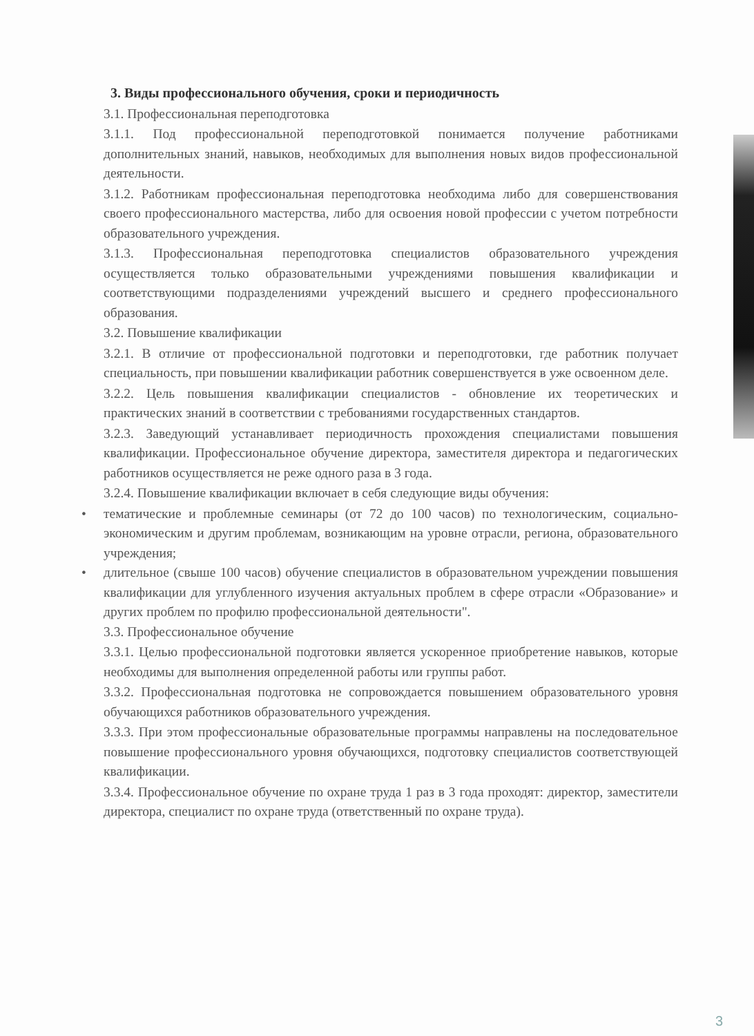3. Виды профессионального обучения, сроки и периодичность
3.1. Профессиональная переподготовка
3.1.1. Под профессиональной переподготовкой понимается получение работниками дополнительных знаний, навыков, необходимых для выполнения новых видов профессиональной деятельности.
3.1.2. Работникам профессиональная переподготовка необходима либо для совершенствования своего профессионального мастерства, либо для освоения новой профессии с учетом потребности образовательного учреждения.
3.1.3. Профессиональная переподготовка специалистов образовательного учреждения осуществляется только образовательными учреждениями повышения квалификации и соответствующими подразделениями учреждений высшего и среднего профессионального образования.
3.2. Повышение квалификации
3.2.1. В отличие от профессиональной подготовки и переподготовки, где работник получает специальность, при повышении квалификации работник совершенствуется в уже освоенном деле.
3.2.2. Цель повышения квалификации специалистов - обновление их теоретических и практических знаний в соответствии с требованиями государственных стандартов.
3.2.3. Заведующий устанавливает периодичность прохождения специалистами повышения квалификации. Профессиональное обучение директора, заместителя директора и педагогических работников осуществляется не реже одного раза в 3 года.
3.2.4. Повышение квалификации включает в себя следующие виды обучения:
• тематические и проблемные семинары (от 72 до 100 часов) по технологическим, социально-экономическим и другим проблемам, возникающим на уровне отрасли, региона, образовательного учреждения;
• длительное (свыше 100 часов) обучение специалистов в образовательном учреждении повышения квалификации для углубленного изучения актуальных проблем в сфере отрасли «Образование» и других проблем по профилю профессиональной деятельности".
3.3. Профессиональное обучение
3.3.1. Целью профессиональной подготовки является ускоренное приобретение навыков, которые необходимы для выполнения определенной работы или группы работ.
3.3.2. Профессиональная подготовка не сопровождается повышением образовательного уровня обучающихся работников образовательного учреждения.
3.3.3. При этом профессиональные образовательные программы направлены на последовательное повышение профессионального уровня обучающихся, подготовку специалистов соответствующей квалификации.
3.3.4. Профессиональное обучение по охране труда 1 раз в 3 года проходят: директор, заместители директора, специалист по охране труда (ответственный по охране труда).
3